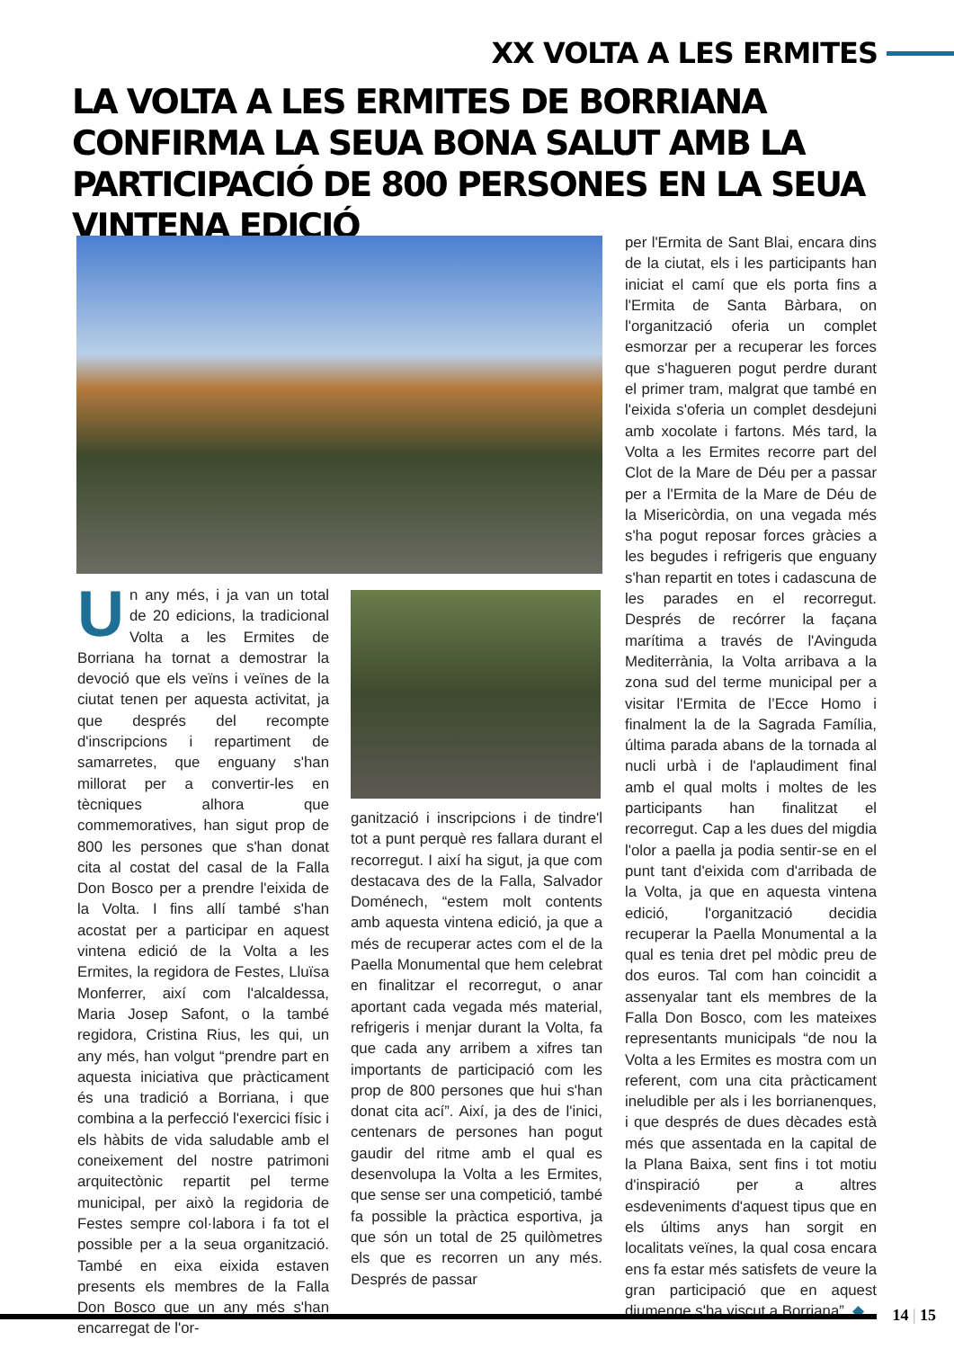XX VOLTA A LES ERMITES
LA VOLTA A LES ERMITES DE BORRIANA CONFIRMA LA SEUA BONA SALUT AMB LA PARTICIPACIÓ DE 800 PERSONES EN LA SEUA VINTENA EDICIÓ
Un any més, i ja van un total de 20 edicions, la tradicional Volta a les Ermites de Borriana ha tornat a demostrar la devoció que els veïns i veïnes de la ciutat tenen per aquesta activitat, ja que després del recompte d'inscripcions i repartiment de samarretes, que enguany s'han millorat per a convertir-les en tècniques alhora que commemoratives, han sigut prop de 800 les persones que s'han donat cita al costat del casal de la Falla Don Bosco per a prendre l'eixida de la Volta. I fins allí també s'han acostat per a participar en aquest vintena edició de la Volta a les Ermites, la regidora de Festes, Lluïsa Monferrer, així com l'alcaldessa, Maria Josep Safont, o la també regidora, Cristina Rius, les qui, un any més, han volgut “prendre part en aquesta iniciativa que pràcticament és una tradició a Borriana, i que combina a la perfecció l'exercici físic i els hàbits de vida saludable amb el coneixement del nostre patrimoni arquitectònic repartit pel terme municipal, per això la regidoria de Festes sempre col·labora i fa tot el possible per a la seua organització. També en eixa eixida estaven presents els membres de la Falla Don Bosco que un any més s'han encarregat de l'or-
ganització i inscripcions i de tindre'l tot a punt perquè res fallara durant el recorregut. I així ha sigut, ja que com destacava des de la Falla, Salvador Doménech, “estem molt contents amb aquesta vintena edició, ja que a més de recuperar actes com el de la Paella Monumental que hem celebrat en finalitzar el recorregut, o anar aportant cada vegada més material, refrigeris i menjar durant la Volta, fa que cada any arribem a xifres tan importants de participació com les prop de 800 persones que hui s'han donat cita ací”. Així, ja des de l'inici, centenars de persones han pogut gaudir del ritme amb el qual es desenvolupa la Volta a les Ermites, que sense ser una competició, també fa possible la pràctica esportiva, ja que són un total de 25 quilòmetres els que es recorren un any més. Després de passar
per l'Ermita de Sant Blai, encara dins de la ciutat, els i les participants han iniciat el camí que els porta fins a l'Ermita de Santa Bàrbara, on l'organització oferia un complet esmorzar per a recuperar les forces que s'hagueren pogut perdre durant el primer tram, malgrat que també en l'eixida s'oferia un complet desdejuni amb xocolate i fartons. Més tard, la Volta a les Ermites recorre part del Clot de la Mare de Déu per a passar per a l'Ermita de la Mare de Déu de la Misericòrdia, on una vegada més s'ha pogut reposar forces gràcies a les begudes i refrigeris que enguany s'han repartit en totes i cadascuna de les parades en el recorregut. Després de recórrer la façana marítima a través de l'Avinguda Mediterrània, la Volta arribava a la zona sud del terme municipal per a visitar l'Ermita de l’Ecce Homo i finalment la de la Sagrada Família, última parada abans de la tornada al nucli urbà i de l'aplaudiment final amb el qual molts i moltes de les participants han finalitzat el recorregut. Cap a les dues del migdia l'olor a paella ja podia sentir-se en el punt tant d'eixida com d'arribada de la Volta, ja que en aquesta vintena edició, l'organització decidia recuperar la Paella Monumental a la qual es tenia dret pel mòdic preu de dos euros. Tal com han coincidit a assenyalar tant els membres de la Falla Don Bosco, com les mateixes representants municipals “de nou la Volta a les Ermites es mostra com un referent, com una cita pràcticament ineludible per als i les borrianenques, i que després de dues dècades està més que assentada en la capital de la Plana Baixa, sent fins i tot motiu d'inspiració per a altres esdeveniments d'aquest tipus que en els últims anys han sorgit en localitats veïnes, la qual cosa encara ens fa estar més satisfets de veure la gran participació que en aquest diumenge s'ha viscut a Borriana”. ◆
14 | 15